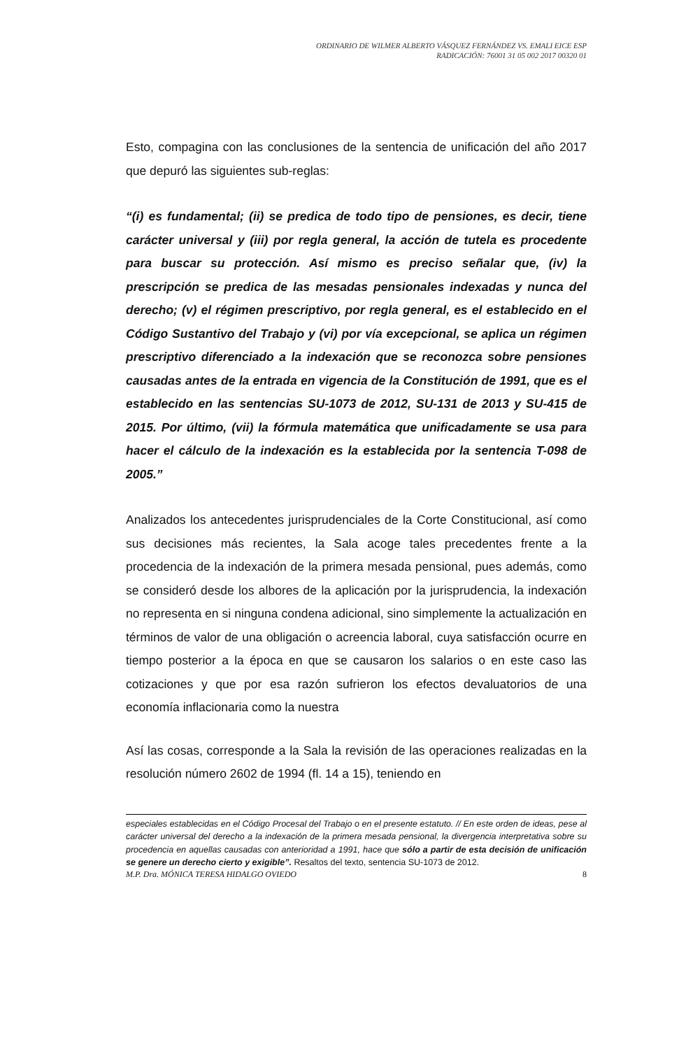ORDINARIO DE WILMER ALBERTO VÁSQUEZ FERNÁNDEZ VS. EMALI EICE ESP
RADICACIÓN: 76001 31 05 002 2017 00320 01
Esto, compagina con las conclusiones de la sentencia de unificación del año 2017 que depuró las siguientes sub-reglas:
“(i) es fundamental; (ii) se predica de todo tipo de pensiones, es decir, tiene carácter universal y (iii) por regla general, la acción de tutela es procedente para buscar su protección. Así mismo es preciso señalar que, (iv) la prescripción se predica de las mesadas pensionales indexadas y nunca del derecho; (v) el régimen prescriptivo, por regla general, es el establecido en el Código Sustantivo del Trabajo y (vi) por vía excepcional, se aplica un régimen prescriptivo diferenciado a la indexación que se reconozca sobre pensiones causadas antes de la entrada en vigencia de la Constitución de 1991, que es el establecido en las sentencias SU-1073 de 2012, SU-131 de 2013 y SU-415 de 2015. Por último, (vii) la fórmula matemática que unificadamente se usa para hacer el cálculo de la indexación es la establecida por la sentencia T-098 de 2005.”
Analizados los antecedentes jurisprudenciales de la Corte Constitucional, así como sus decisiones más recientes, la Sala acoge tales precedentes frente a la procedencia de la indexación de la primera mesada pensional, pues además, como se consideró desde los albores de la aplicación por la jurisprudencia, la indexación no representa en si ninguna condena adicional, sino simplemente la actualización en términos de valor de una obligación o acreencia laboral, cuya satisfacción ocurre en tiempo posterior a la época en que se causaron los salarios o en este caso las cotizaciones y que por esa razón sufrieron los efectos devaluatorios de una economía inflacionaria como la nuestra
Así las cosas, corresponde a la Sala la revisión de las operaciones realizadas en la resolución número 2602 de 1994 (fl. 14 a 15), teniendo en
especiales establecidas en el Código Procesal del Trabajo o en el presente estatuto. // En este orden de ideas, pese al carácter universal del derecho a la indexación de la primera mesada pensional, la divergencia interpretativa sobre su procedencia en aquellas causadas con anterioridad a 1991, hace que sólo a partir de esta decisión de unificación se genere un derecho cierto y exigible”. Resaltos del texto, sentencia SU-1073 de 2012.
M.P. Dra. MÓNICA TERESA HIDALGO OVIEDO 8